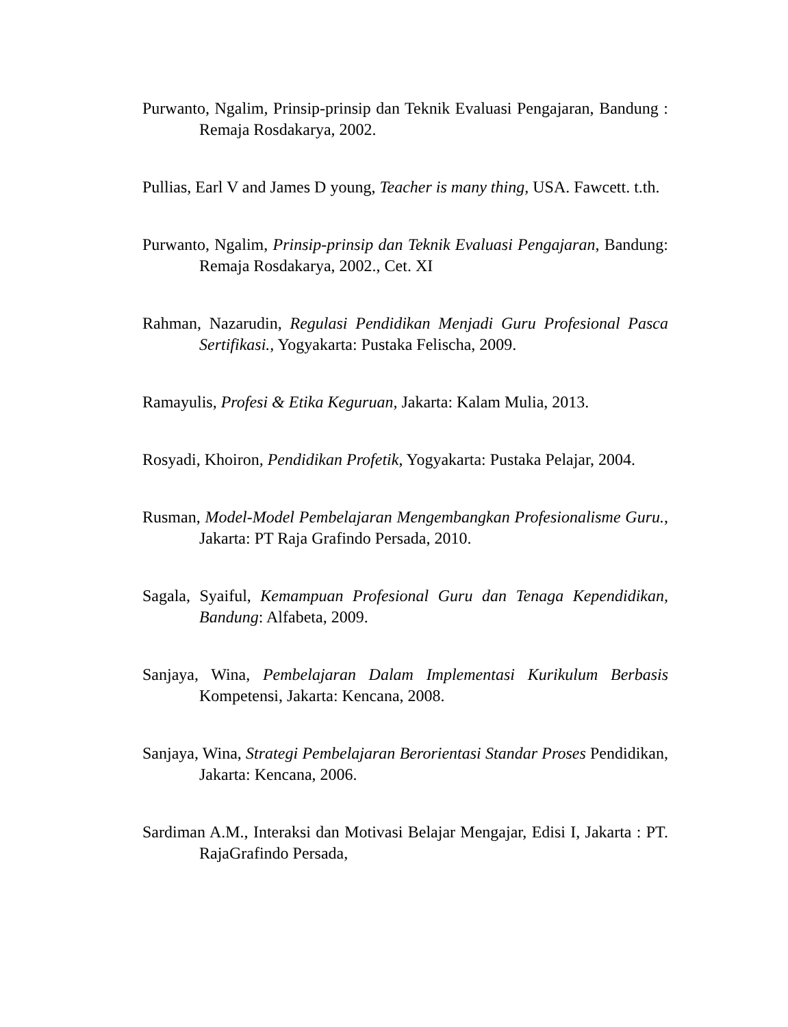Purwanto, Ngalim, Prinsip-prinsip dan Teknik Evaluasi Pengajaran, Bandung : Remaja Rosdakarya, 2002.
Pullias, Earl V and James D young, Teacher is many thing, USA. Fawcett. t.th.
Purwanto, Ngalim, Prinsip-prinsip dan Teknik Evaluasi Pengajaran, Bandung: Remaja Rosdakarya, 2002., Cet. XI
Rahman, Nazarudin, Regulasi Pendidikan Menjadi Guru Profesional Pasca Sertifikasi., Yogyakarta: Pustaka Felischa, 2009.
Ramayulis, Profesi & Etika Keguruan, Jakarta: Kalam Mulia, 2013.
Rosyadi, Khoiron, Pendidikan Profetik, Yogyakarta: Pustaka Pelajar, 2004.
Rusman, Model-Model Pembelajaran Mengembangkan Profesionalisme Guru., Jakarta: PT Raja Grafindo Persada, 2010.
Sagala, Syaiful, Kemampuan Profesional Guru dan Tenaga Kependidikan, Bandung: Alfabeta, 2009.
Sanjaya, Wina, Pembelajaran Dalam Implementasi Kurikulum Berbasis Kompetensi, Jakarta: Kencana, 2008.
Sanjaya, Wina, Strategi Pembelajaran Berorientasi Standar Proses Pendidikan, Jakarta: Kencana, 2006.
Sardiman A.M., Interaksi dan Motivasi Belajar Mengajar, Edisi I, Jakarta : PT. RajaGrafindo Persada,